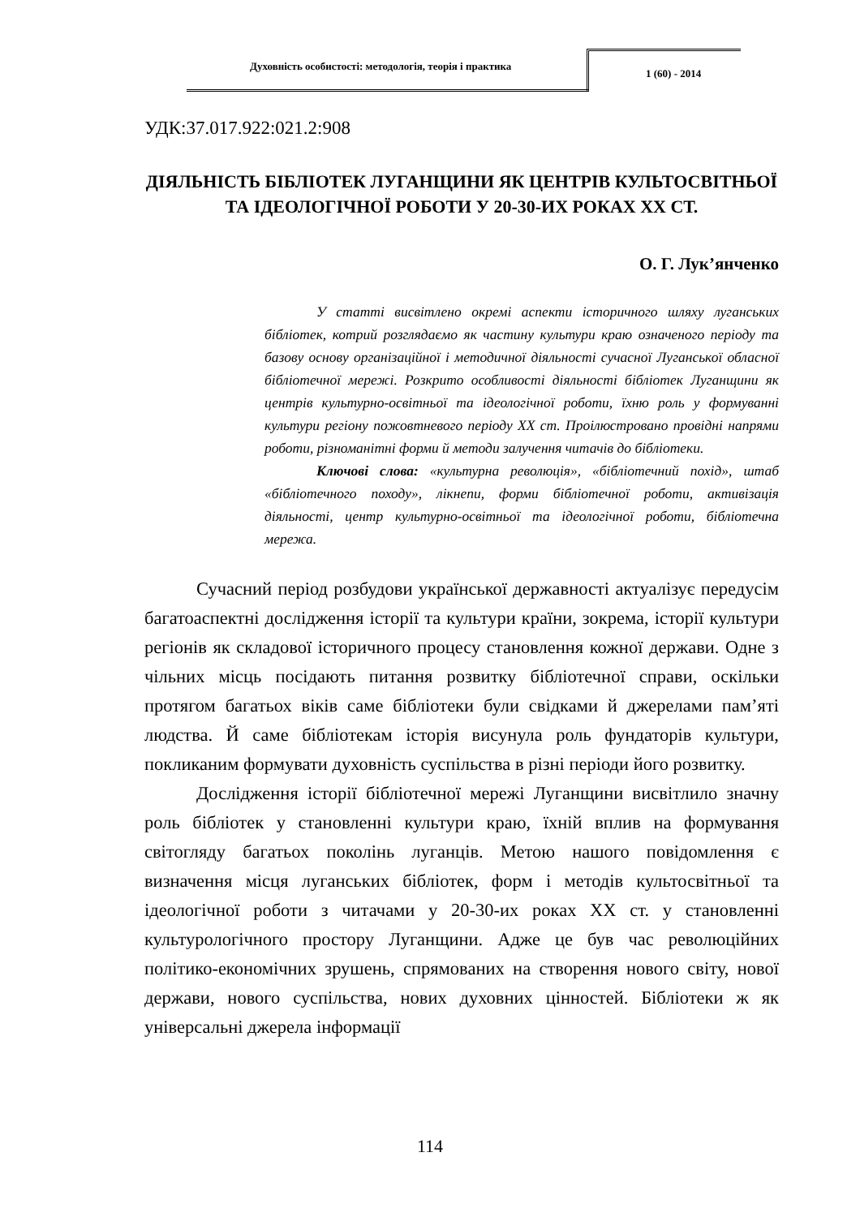Духовність особистості: методологія, теорія і практика
1 (60) - 2014
УДК:37.017.922:021.2:908
ДІЯЛЬНІСТЬ БІБЛІОТЕК ЛУГАНЩИНИ ЯК ЦЕНТРІВ КУЛЬТОСВІТНЬОЇ ТА ІДЕОЛОГІЧНОЇ РОБОТИ У 20-30-ИХ РОКАХ ХХ СТ.
О. Г. Лук’янченко
У статті висвітлено окремі аспекти історичного шляху луганських бібліотек, котрий розглядаємо як частину культури краю означеного періоду та базову основу організаційної і методичної діяльності сучасної Луганської обласної бібліотечної мережі. Розкрито особливості діяльності бібліотек Луганщини як центрів культурно-освітньої та ідеологічної роботи, їхню роль у формуванні культури регіону пожовтневого періоду ХХ ст. Проілюстровано провідні напрями роботи, різноманітні форми й методи залучення читачів до бібліотеки.
Ключові слова: «культурна революція», «бібліотечний похід», штаб «бібліотечного походу», лікнепи, форми бібліотечної роботи, активізація діяльності, центр культурно-освітньої та ідеологічної роботи, бібліотечна мережа.
Сучасний період розбудови української державності актуалізує передусім багатоаспектні дослідження історії та культури країни, зокрема, історії культури регіонів як складової історичного процесу становлення кожної держави. Одне з чільних місць посідають питання розвитку бібліотечної справи, оскільки протягом багатьох віків саме бібліотеки були свідками й джерелами пам’яті людства. Й саме бібліотекам історія висунула роль фундаторів культури, покликаним формувати духовність суспільства в різні періоди його розвитку.
Дослідження історії бібліотечної мережі Луганщини висвітлило значну роль бібліотек у становленні культури краю, їхній вплив на формування світогляду багатьох поколінь луганців. Метою нашого повідомлення є визначення місця луганських бібліотек, форм і методів культосвітньої та ідеологічної роботи з читачами у 20-30-их роках ХХ ст. у становленні культурологічного простору Луганщини. Адже це був час революційних політико-економічних зрушень, спрямованих на створення нового світу, нової держави, нового суспільства, нових духовних цінностей. Бібліотеки ж як універсальні джерела інформації
114